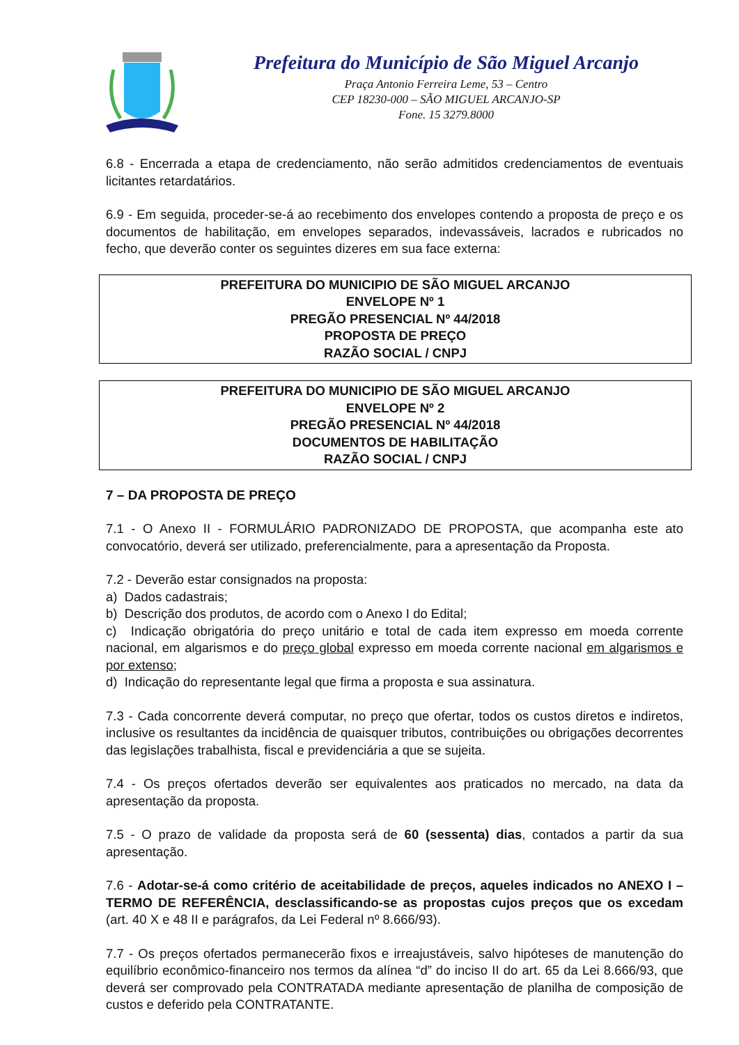Prefeitura do Município de São Miguel Arcanjo
Praça Antonio Ferreira Leme, 53 – Centro
CEP 18230-000 – SÃO MIGUEL ARCANJO-SP
Fone. 15 3279.8000
6.8 - Encerrada a etapa de credenciamento, não serão admitidos credenciamentos de eventuais licitantes retardatários.
6.9 - Em seguida, proceder-se-á ao recebimento dos envelopes contendo a proposta de preço e os documentos de habilitação, em envelopes separados, indevassáveis, lacrados e rubricados no fecho, que deverão conter os seguintes dizeres em sua face externa:
PREFEITURA DO MUNICIPIO DE SÃO MIGUEL ARCANJO
ENVELOPE Nº 1
PREGÃO PRESENCIAL Nº 44/2018
PROPOSTA DE PREÇO
RAZÃO SOCIAL / CNPJ
PREFEITURA DO MUNICIPIO DE SÃO MIGUEL ARCANJO
ENVELOPE Nº 2
PREGÃO PRESENCIAL Nº 44/2018
DOCUMENTOS DE HABILITAÇÃO
RAZÃO SOCIAL / CNPJ
7 – DA PROPOSTA DE PREÇO
7.1 - O Anexo II - FORMULÁRIO PADRONIZADO DE PROPOSTA, que acompanha este ato convocatório, deverá ser utilizado, preferencialmente, para a apresentação da Proposta.
7.2 - Deverão estar consignados na proposta:
a) Dados cadastrais;
b) Descrição dos produtos, de acordo com o Anexo I do Edital;
c) Indicação obrigatória do preço unitário e total de cada item expresso em moeda corrente nacional, em algarismos e do preço global expresso em moeda corrente nacional em algarismos e por extenso;
d) Indicação do representante legal que firma a proposta e sua assinatura.
7.3 - Cada concorrente deverá computar, no preço que ofertar, todos os custos diretos e indiretos, inclusive os resultantes da incidência de quaisquer tributos, contribuições ou obrigações decorrentes das legislações trabalhista, fiscal e previdenciária a que se sujeita.
7.4 - Os preços ofertados deverão ser equivalentes aos praticados no mercado, na data da apresentação da proposta.
7.5 - O prazo de validade da proposta será de 60 (sessenta) dias, contados a partir da sua apresentação.
7.6 - Adotar-se-á como critério de aceitabilidade de preços, aqueles indicados no ANEXO I – TERMO DE REFERÊNCIA, desclassificando-se as propostas cujos preços que os excedam (art. 40 X e 48 II e parágrafos, da Lei Federal nº 8.666/93).
7.7 - Os preços ofertados permanecerão fixos e irreajustáveis, salvo hipóteses de manutenção do equilíbrio econômico-financeiro nos termos da alínea “d” do inciso II do art. 65 da Lei 8.666/93, que deverá ser comprovado pela CONTRATADA mediante apresentação de planilha de composição de custos e deferido pela CONTRATANTE.